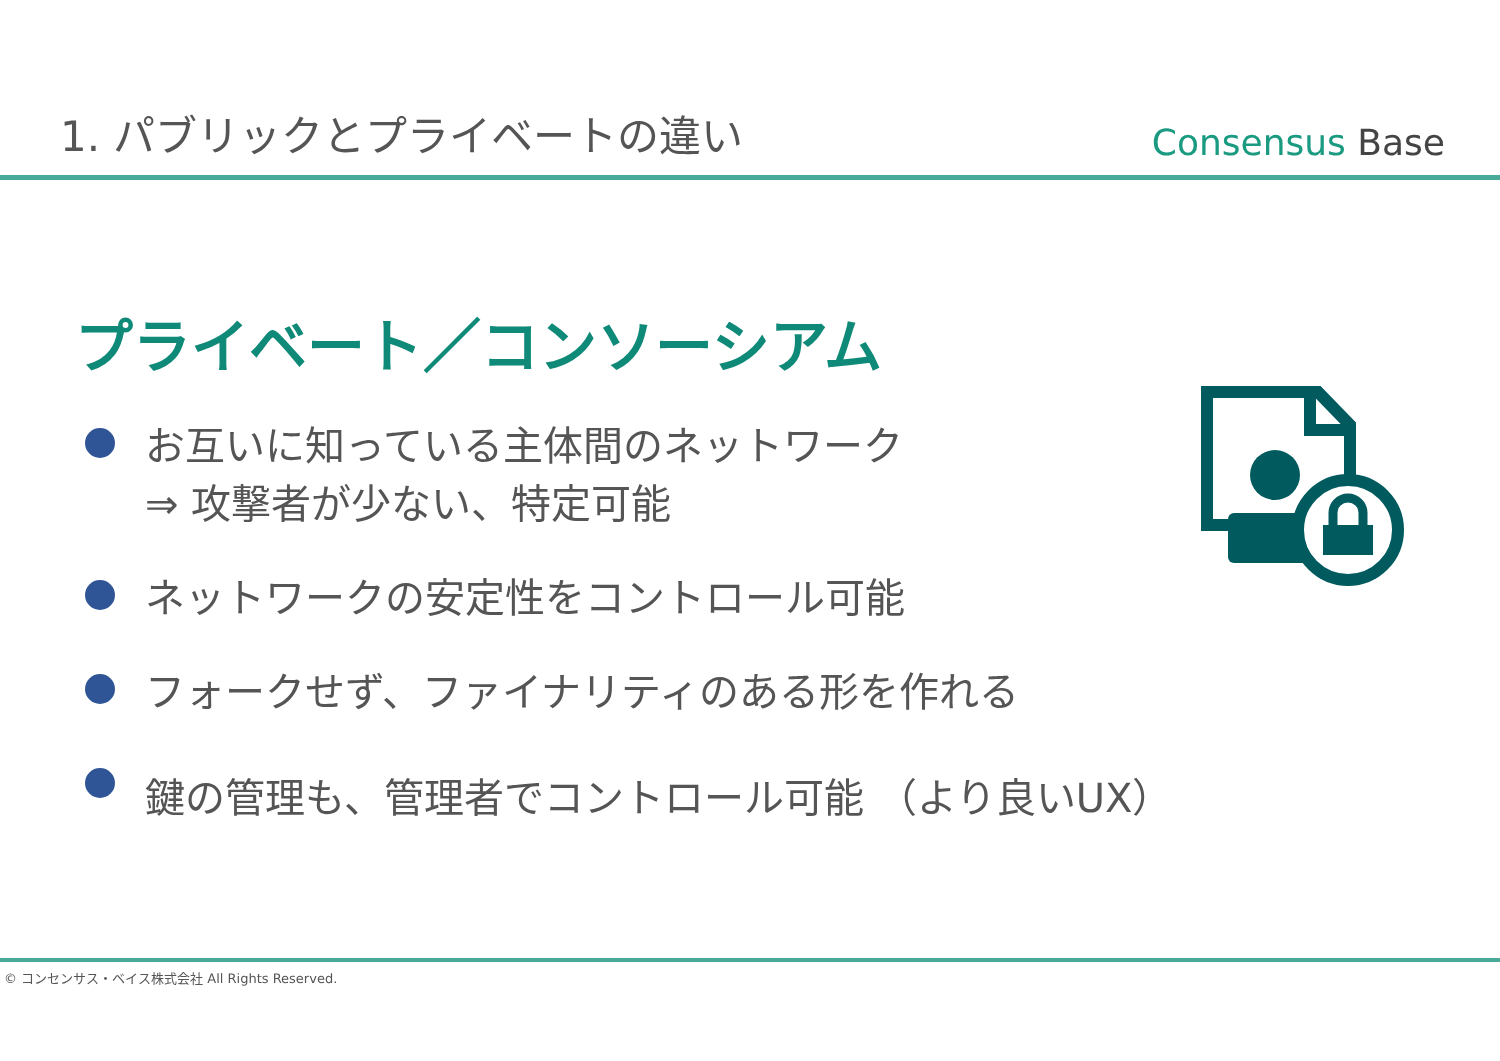1. パブリックとプライベートの違い
Consensus Base
プライベート／コンソーシアム
お互いに知っている主体間のネットワーク
⇒ 攻撃者が少ない、特定可能
ネットワークの安定性をコントロール可能
フォークせず、ファイナリティのある形を作れる
鍵の管理も、管理者でコントロール可能 （より良いUX）
© コンセンサス・ベイス株式会社 All Rights Reserved.